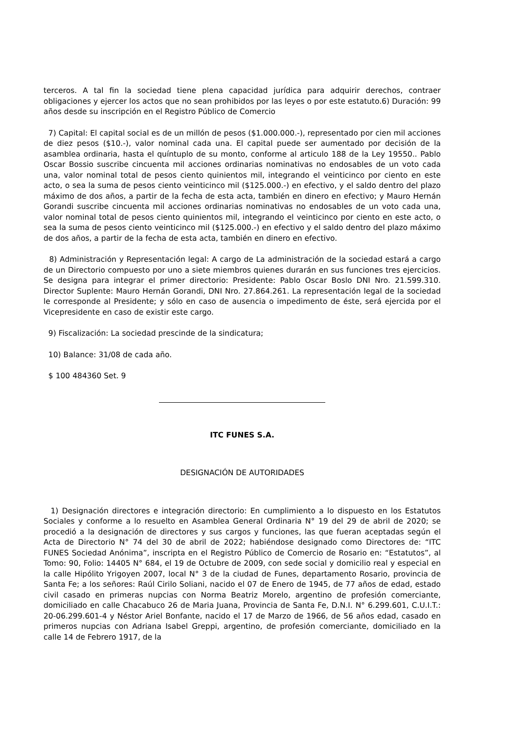terceros. A tal fin la sociedad tiene plena capacidad jurídica para adquirir derechos, contraer obligaciones y ejercer los actos que no sean prohibidos por las leyes o por este estatuto.6) Duración: 99 años desde su inscripción en el Registro Público de Comercio
7) Capital: El capital social es de un millón de pesos ($1.000.000.-), representado por cien mil acciones de diez pesos ($10.-), valor nominal cada una. El capital puede ser aumentado por decisión de la asamblea ordinaria, hasta el quíntuplo de su monto, conforme al articulo 188 de la Ley 19550.. Pablo Oscar Bossio suscribe cincuenta mil acciones ordinarias nominativas no endosables de un voto cada una, valor nominal total de pesos ciento quinientos mil, integrando el veinticinco por ciento en este acto, o sea la suma de pesos ciento veinticinco mil ($125.000.-) en efectivo, y el saldo dentro del plazo máximo de dos años, a partir de la fecha de esta acta, también en dinero en efectivo; y Mauro Hernán Gorandi suscribe cincuenta mil acciones ordinarias nominativas no endosables de un voto cada una, valor nominal total de pesos ciento quinientos mil, integrando el veinticinco por ciento en este acto, o sea la suma de pesos ciento veinticinco mil ($125.000.-) en efectivo y el saldo dentro del plazo máximo de dos años, a partir de la fecha de esta acta, también en dinero en efectivo.
8) Administración y Representación legal: A cargo de La administración de la sociedad estará a cargo de un Directorio compuesto por uno a siete miembros quienes durarán en sus funciones tres ejercicios. Se designa para integrar el primer directorio: Presidente: Pablo Oscar Boslo DNI Nro. 21.599.310. Director Suplente: Mauro Hernán Gorandi, DNI Nro. 27.864.261. La representación legal de la sociedad le corresponde al Presidente; y sólo en caso de ausencia o impedimento de éste, será ejercida por el Vicepresidente en caso de existir este cargo.
9) Fiscalización: La sociedad prescinde de la sindicatura;
10) Balance: 31/08 de cada año.
$ 100 484360 Set. 9
ITC FUNES S.A.
DESIGNACIÓN DE AUTORIDADES
1) Designación directores e integración directorio: En cumplimiento a lo dispuesto en los Estatutos Sociales y conforme a lo resuelto en Asamblea General Ordinaria N° 19 del 29 de abril de 2020; se procedió a la designación de directores y sus cargos y funciones, las que fueran aceptadas según el Acta de Directorio N° 74 del 30 de abril de 2022; habiéndose designado como Directores de: “ITC FUNES Sociedad Anónima”, inscripta en el Registro Público de Comercio de Rosario en: “Estatutos”, al Tomo: 90, Folio: 14405 N° 684, el 19 de Octubre de 2009, con sede social y domicilio real y especial en la calle Hipólito Yrigoyen 2007, local N° 3 de la ciudad de Funes, departamento Rosario, provincia de Santa Fe; a los señores: Raúl Cirilo Soliani, nacido el 07 de Enero de 1945, de 77 años de edad, estado civil casado en primeras nupcias con Norma Beatriz Morelo, argentino de profesión comerciante, domiciliado en calle Chacabuco 26 de Maria Juana, Provincia de Santa Fe, D.N.I. N° 6.299.601, C.U.I.T.: 20-06.299.601-4 y Néstor Ariel Bonfante, nacido el 17 de Marzo de 1966, de 56 años edad, casado en primeros nupcias con Adriana Isabel Greppi, argentino, de profesión comerciante, domiciliado en la calle 14 de Febrero 1917, de la